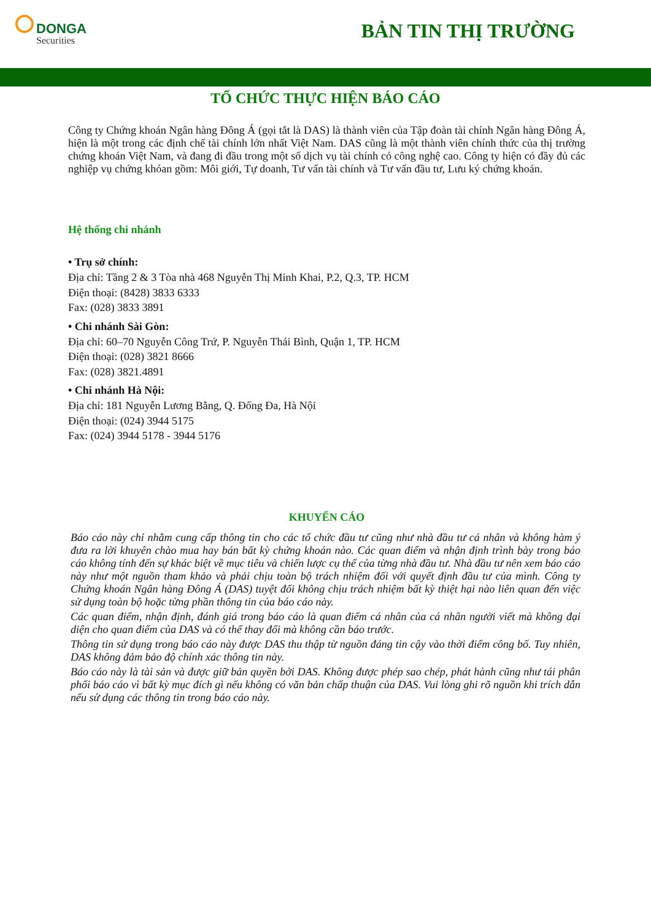DONGA
Securities
BẢN TIN THỊ TRƯỜNG
TỔ CHỨC THỰC HIỆN BÁO CÁO
Công ty Chứng khoán Ngân hàng Đông Á (gọi tắt là DAS) là thành viên của Tập đoàn tài chính Ngân hàng Đông Á, hiện là một trong các định chế tài chính lớn nhất Việt Nam. DAS cũng là một thành viên chính thức của thị trường chứng khoán Việt Nam, và đang đi đầu trong một số dịch vụ tài chính có công nghệ cao. Công ty hiện có đầy đủ các nghiệp vụ chứng khóan gồm: Môi giới, Tự doanh, Tư vấn tài chính và Tư vấn đầu tư, Lưu ký chứng khoán.
Hệ thống chi nhánh
• Trụ sở chính:
Địa chỉ: Tầng 2 & 3 Tòa nhà 468 Nguyễn Thị Minh Khai, P.2, Q.3, TP. HCM
Điện thoại: (8428) 3833 6333
Fax: (028) 3833 3891
• Chi nhánh Sài Gòn:
Địa chỉ: 60–70 Nguyễn Công Trứ, P. Nguyễn Thái Bình, Quận 1, TP. HCM
Điện thoại: (028) 3821 8666
Fax: (028) 3821.4891
• Chi nhánh Hà Nội:
Địa chỉ: 181 Nguyễn Lương Bằng, Q. Đống Đa, Hà Nội
Điện thoại: (024) 3944 5175
Fax: (024) 3944 5178 - 3944 5176
KHUYẾN CÁO
Báo cáo này chỉ nhằm cung cấp thông tin cho các tổ chức đầu tư cũng như nhà đầu tư cá nhân và không hàm ý đưa ra lời khuyên chào mua hay bán bất kỳ chứng khoán nào. Các quan điểm và nhận định trình bày trong báo cáo không tính đến sự khác biệt về mục tiêu và chiến lược cụ thể của từng nhà đầu tư. Nhà đầu tư nên xem báo cáo này như một nguồn tham khảo và phải chịu toàn bộ trách nhiệm đối với quyết định đầu tư của mình. Công ty Chứng khoán Ngân hàng Đông Á (DAS) tuyệt đối không chịu trách nhiệm bất kỳ thiệt hại nào liên quan đến việc sử dụng toàn bộ hoặc từng phần thông tin của báo cáo này.
Các quan điểm, nhận định, đánh giá trong báo cáo là quan điểm cá nhân của cá nhân người viết mà không đại diện cho quan điểm của DAS và có thể thay đổi mà không cần báo trước.
Thông tin sử dụng trong báo cáo này được DAS thu thập từ nguồn đáng tin cậy vào thời điểm công bố. Tuy nhiên, DAS không đảm bảo độ chính xác thông tin này.
Báo cáo này là tài sản và được giữ bản quyền bởi DAS. Không được phép sao chép, phát hành cũng như tái phân phối báo cáo vì bất kỳ mục đích gì nếu không có văn bản chấp thuận của DAS. Vui lòng ghi rõ nguồn khi trích dẫn nếu sử dụng các thông tin trong báo cáo này.